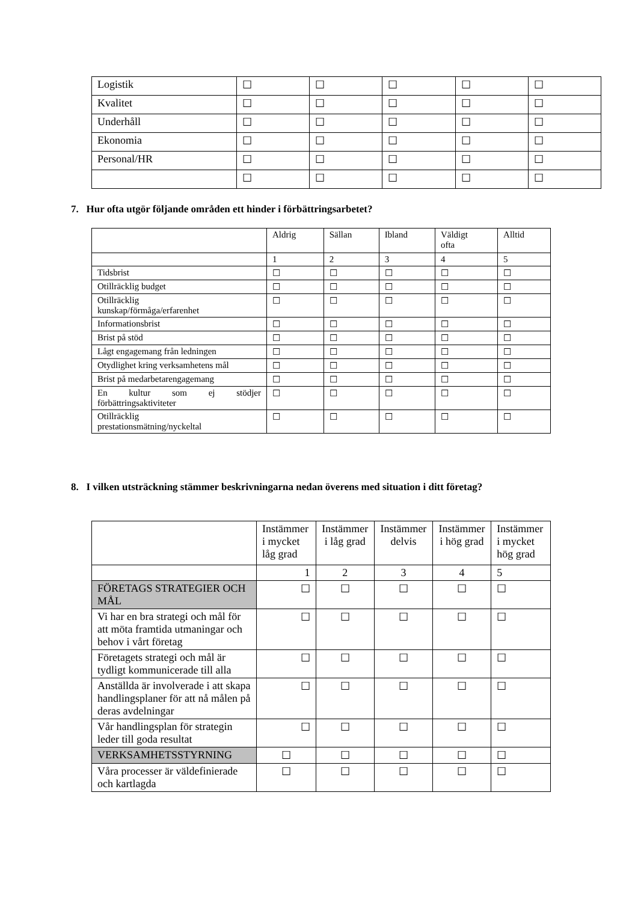| Logistik | ☐ | ☐ | ☐ | ☐ | ☐ |
| Kvalitet | ☐ | ☐ | ☐ | ☐ | ☐ |
| Underhåll | ☐ | ☐ | ☐ | ☐ | ☐ |
| Ekonomia | ☐ | ☐ | ☐ | ☐ | ☐ |
| Personal/HR | ☐ | ☐ | ☐ | ☐ | ☐ |
| | ☐ | ☐ | ☐ | ☐ | ☐ |
7. Hur ofta utgör följande områden ett hinder i förbättringsarbetet?
| | Aldrig | Sällan | Ibland | Väldigt ofta | Alltid |
| | 1 | 2 | 3 | 4 | 5 |
| Tidsbrist | ☐ | ☐ | ☐ | ☐ | ☐ |
| Otillräcklig budget | ☐ | ☐ | ☐ | ☐ | ☐ |
| Otillräcklig kunskap/förmåga/erfarenhet | ☐ | ☐ | ☐ | ☐ | ☐ |
| Informationsbrist | ☐ | ☐ | ☐ | ☐ | ☐ |
| Brist på stöd | ☐ | ☐ | ☐ | ☐ | ☐ |
| Lågt engagemang från ledningen | ☐ | ☐ | ☐ | ☐ | ☐ |
| Otydlighet kring verksamhetens mål | ☐ | ☐ | ☐ | ☐ | ☐ |
| Brist på medarbetarengagemang | ☐ | ☐ | ☐ | ☐ | ☐ |
| En kultur som ej stödjer förbättringsaktiviteter | ☐ | ☐ | ☐ | ☐ | ☐ |
| Otillräcklig prestationsmätning/nyckeltal | ☐ | ☐ | ☐ | ☐ | ☐ |
8. I vilken utsträckning stämmer beskrivningarna nedan överens med situation i ditt företag?
| | Instämmer i mycket låg grad | Instämmer i låg grad | Instämmer delvis | Instämmer i hög grad | Instämmer i mycket hög grad |
| | 1 | 2 | 3 | 4 | 5 |
| FÖRETAGS STRATEGIER OCH MÅL | ☐ | ☐ | ☐ | ☐ | ☐ |
| Vi har en bra strategi och mål för att möta framtida utmaningar och behov i vårt företag | ☐ | ☐ | ☐ | ☐ | ☐ |
| Företagets strategi och mål är tydligt kommunicerade till alla | ☐ | ☐ | ☐ | ☐ | ☐ |
| Anställda är involverade i att skapa handlingsplaner för att nå målen på deras avdelningar | ☐ | ☐ | ☐ | ☐ | ☐ |
| Vår handlingsplan för strategin leder till goda resultat | ☐ | ☐ | ☐ | ☐ | ☐ |
| VERKSAMHETSSTYRNING | ☐ | ☐ | ☐ | ☐ | ☐ |
| Våra processer är väldefinierade och kartlagda | ☐ | ☐ | ☐ | ☐ | ☐ |